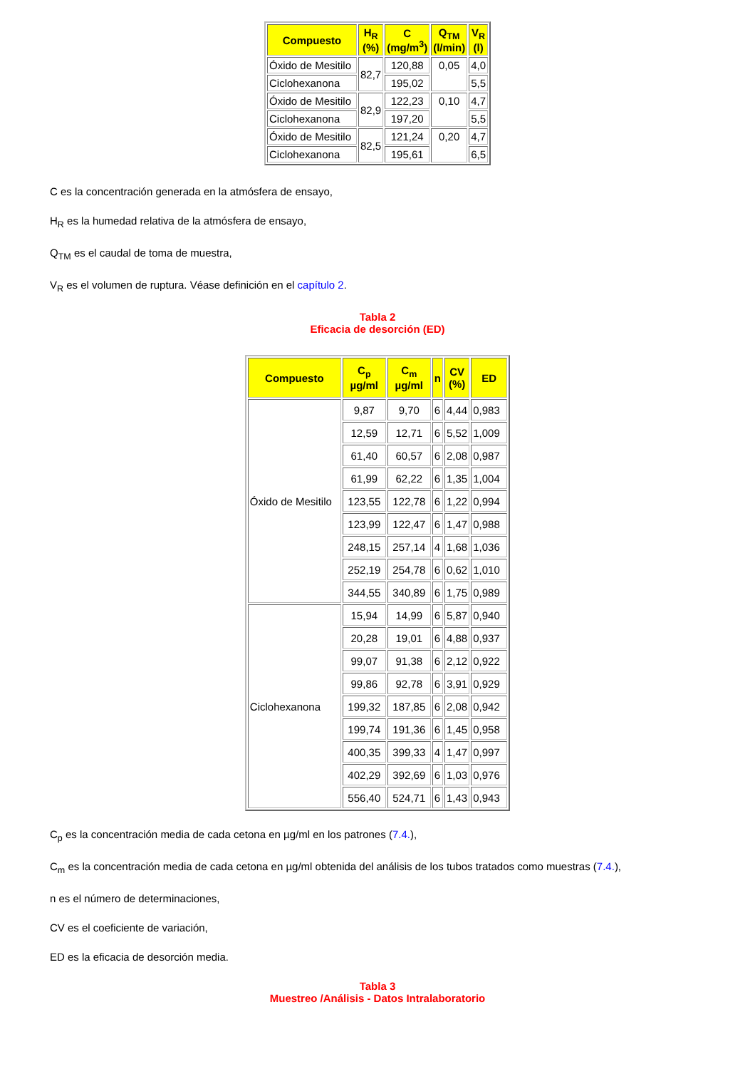| Compuesto | H<sub>R</sub> (%) | C (mg/m<sup>3</sup>) | Q<sub>TM</sub> (l/min) | V<sub>R</sub> (l) |
| --- | --- | --- | --- | --- |
| Óxido de Mesitilo | 82,7 | 120,88 | 0,05 | 4,0 |
| Ciclohexanona | | 195,02 | | 5,5 |
| Óxido de Mesitilo | 82,9 | 122,23 | 0,10 | 4,7 |
| Ciclohexanona | | 197,20 | | 5,5 |
| Óxido de Mesitilo | 82,5 | 121,24 | 0,20 | 4,7 |
| Ciclohexanona | | 195,61 | | 6,5 |
C es la concentración generada en la atmósfera de ensayo,
H<sub>R</sub> es la humedad relativa de la atmósfera de ensayo,
Q<sub>TM</sub> es el caudal de toma de muestra,
V<sub>R</sub> es el volumen de ruptura. Véase definición en el capítulo 2.
Tabla 2
Eficacia de desorción (ED)
| Compuesto | C<sub>p</sub> µg/ml | C<sub>m</sub> µg/ml | n | CV (%) | ED |
| --- | --- | --- | --- | --- | --- |
| Óxido de Mesitilo | 9,87 | 9,70 | 6 | 4,44 | 0,983 |
| | 12,59 | 12,71 | 6 | 5,52 | 1,009 |
| | 61,40 | 60,57 | 6 | 2,08 | 0,987 |
| | 61,99 | 62,22 | 6 | 1,35 | 1,004 |
| | 123,55 | 122,78 | 6 | 1,22 | 0,994 |
| | 123,99 | 122,47 | 6 | 1,47 | 0,988 |
| | 248,15 | 257,14 | 4 | 1,68 | 1,036 |
| | 252,19 | 254,78 | 6 | 0,62 | 1,010 |
| | 344,55 | 340,89 | 6 | 1,75 | 0,989 |
| Ciclohexanona | 15,94 | 14,99 | 6 | 5,87 | 0,940 |
| | 20,28 | 19,01 | 6 | 4,88 | 0,937 |
| | 99,07 | 91,38 | 6 | 2,12 | 0,922 |
| | 99,86 | 92,78 | 6 | 3,91 | 0,929 |
| | 199,32 | 187,85 | 6 | 2,08 | 0,942 |
| | 199,74 | 191,36 | 6 | 1,45 | 0,958 |
| | 400,35 | 399,33 | 4 | 1,47 | 0,997 |
| | 402,29 | 392,69 | 6 | 1,03 | 0,976 |
| | 556,40 | 524,71 | 6 | 1,43 | 0,943 |
C<sub>p</sub> es la concentración media de cada cetona en µg/ml en los patrones (7.4.),
C<sub>m</sub> es la concentración media de cada cetona en µg/ml obtenida del análisis de los tubos tratados como muestras (7.4.),
n es el número de determinaciones,
CV es el coeficiente de variación,
ED es la eficacia de desorción media.
Tabla 3
Muestreo /Análisis - Datos Intralaboratorio